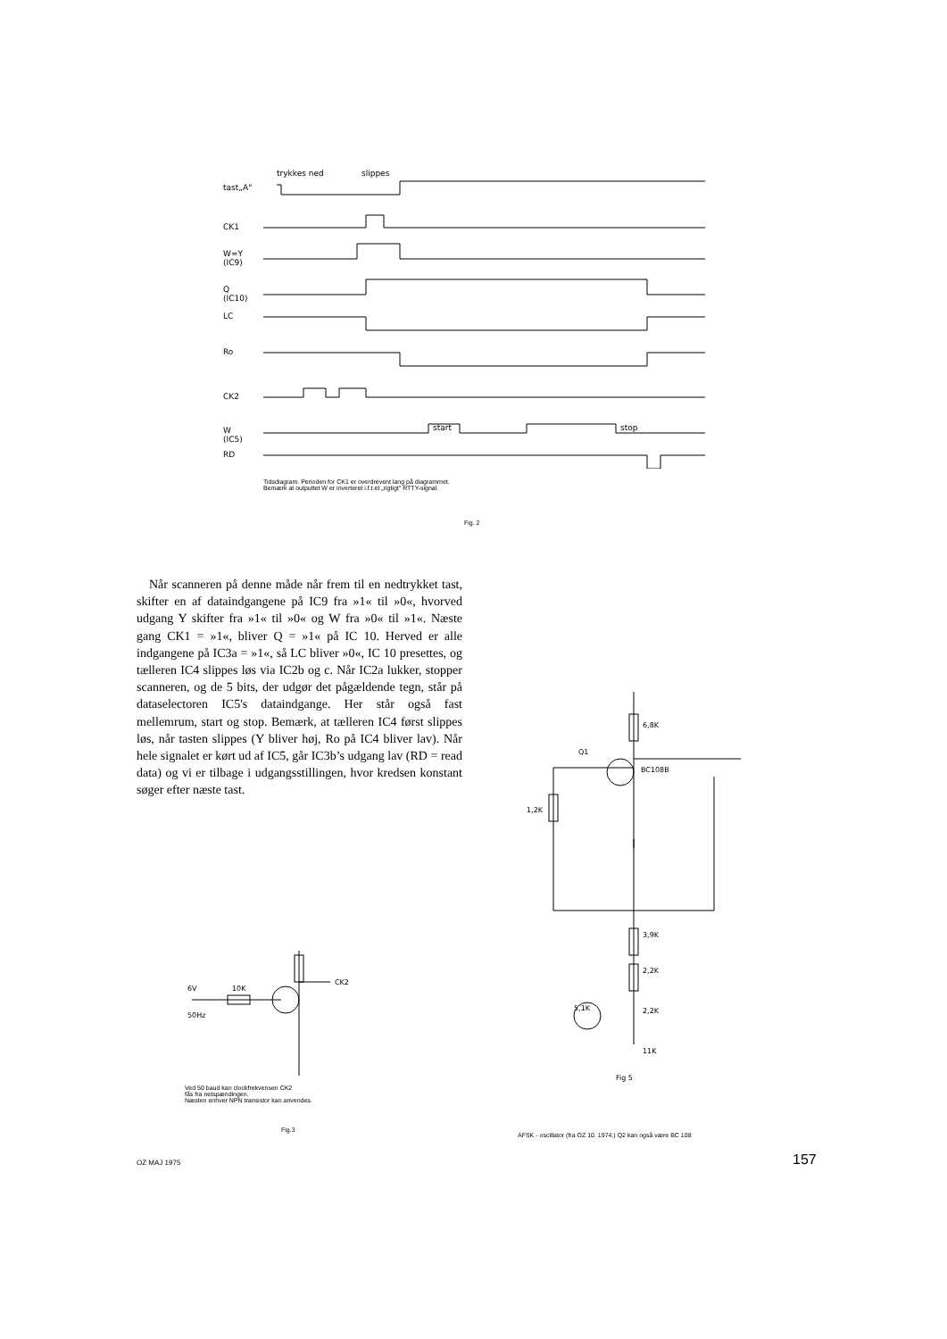tast„A"
CK1
W=Y
(IC9)
Q
(IC10)
LC
Ro
CK2
W
(IC5)
RD
trykkes ned
slippes
start
stop
Tidsdiagram. Perioden for CK1 er overdrevent lang på diagrammet.
Bemærk at outputtet W er inverteret i.f.t.et „rigtigt" RTTY-signal.
Fig. 2
Når scanneren på denne måde når frem til en nedtrykket tast, skifter en af dataindgangene på IC9 fra »1« til »0«, hvorved udgang Y skifter fra »1« til »0« og W fra »0« til »1«. Næste gang CK1 = »1«, bliver Q = »1« på IC 10. Herved er alle indgangene på IC3a = »1«, så LC bliver »0«, IC 10 presettes, og tælleren IC4 slippes løs via IC2b og c. Når IC2a lukker, stopper scanneren, og de 5 bits, der udgør det pågældende tegn, står på dataselectoren IC5's dataindgange. Her står også fast mellemrum, start og stop. Bemærk, at tælleren IC4 først slippes løs, når tasten slippes (Y bliver høj, Ro på IC4 bliver lav). Når hele signalet er kørt ud af IC5, går IC3b’s udgang lav (RD = read data) og vi er tilbage i udgangsstillingen, hvor kredsen konstant søger efter næste tast.
6,8K
1,2K
Q1
BC108B
3,9K
2,2K
2,2K
11K
5,1K
Fig 5
CK2
6V
50Hz
10K
Ved 50 baud kan clockfrekvensen CK2
fås fra netspændingen.
Næsten enhver NPN transistor kan anvendes.
Fig.3
AFSK - oscillator (fra OZ 10. 1974.) Q2 kan også være BC 108
OZ MAJ 1975 157